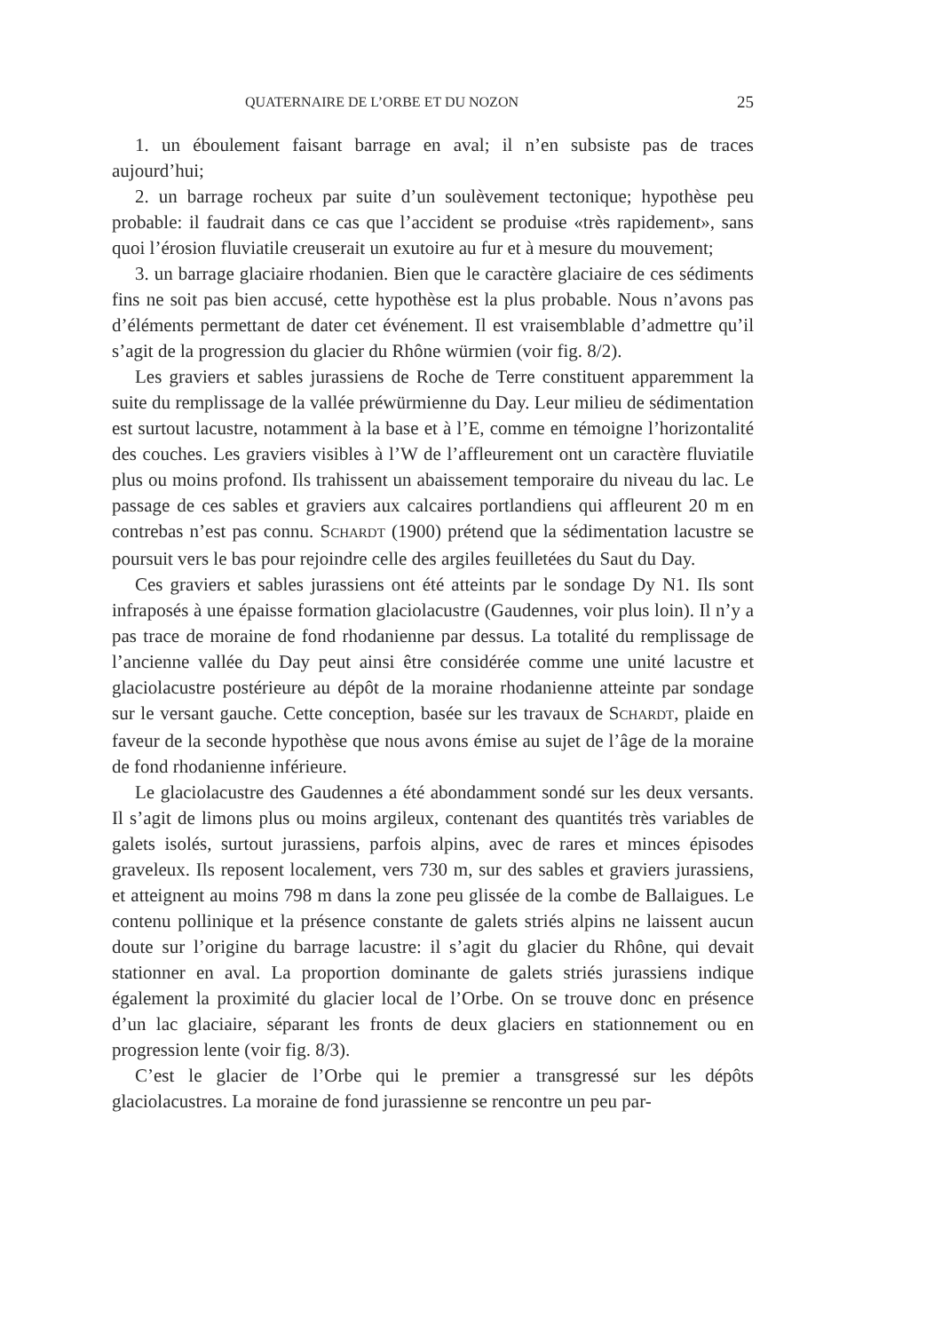QUATERNAIRE DE L’ORBE ET DU NOZON 25
1. un éboulement faisant barrage en aval; il n’en subsiste pas de traces aujourd’hui;
2. un barrage rocheux par suite d’un soulèvement tectonique; hypothèse peu probable: il faudrait dans ce cas que l’accident se produise «très rapidement», sans quoi l’érosion fluviatile creuserait un exutoire au fur et à mesure du mouvement;
3. un barrage glaciaire rhodanien. Bien que le caractère glaciaire de ces sédiments fins ne soit pas bien accusé, cette hypothèse est la plus probable. Nous n’avons pas d’éléments permettant de dater cet événement. Il est vraisemblable d’admettre qu’il s’agit de la progression du glacier du Rhône würmien (voir fig. 8/2).
Les graviers et sables jurassiens de Roche de Terre constituent apparemment la suite du remplissage de la vallée préwürmienne du Day. Leur milieu de sédimentation est surtout lacustre, notamment à la base et à l’E, comme en témoigne l’horizontalité des couches. Les graviers visibles à l’W de l’affleurement ont un caractère fluviatile plus ou moins profond. Ils trahissent un abaissement temporaire du niveau du lac. Le passage de ces sables et graviers aux calcaires portlandiens qui affleurent 20 m en contrebas n’est pas connu. SCHARDT (1900) prétend que la sédimentation lacustre se poursuit vers le bas pour rejoindre celle des argiles feuilletées du Saut du Day.
Ces graviers et sables jurassiens ont été atteints par le sondage Dy N1. Ils sont infraposés à une épaisse formation glaciolacustre (Gaudennes, voir plus loin). Il n’y a pas trace de moraine de fond rhodanienne par dessus. La totalité du remplissage de l’ancienne vallée du Day peut ainsi être considérée comme une unité lacustre et glaciolacustre postérieure au dépôt de la moraine rhodanienne atteinte par sondage sur le versant gauche. Cette conception, basée sur les travaux de SCHARDT, plaide en faveur de la seconde hypothèse que nous avons émise au sujet de l’âge de la moraine de fond rhodanienne inférieure.
Le glaciolacustre des Gaudennes a été abondamment sondé sur les deux versants. Il s’agit de limons plus ou moins argileux, contenant des quantités très variables de galets isolés, surtout jurassiens, parfois alpins, avec de rares et minces épisodes graveleux. Ils reposent localement, vers 730 m, sur des sables et graviers jurassiens, et atteignent au moins 798 m dans la zone peu glissée de la combe de Ballaigues. Le contenu pollinique et la présence constante de galets striés alpins ne laissent aucun doute sur l’origine du barrage lacustre: il s’agit du glacier du Rhône, qui devait stationner en aval. La proportion dominante de galets striés jurassiens indique également la proximité du glacier local de l’Orbe. On se trouve donc en présence d’un lac glaciaire, séparant les fronts de deux glaciers en stationnement ou en progression lente (voir fig. 8/3).
C’est le glacier de l’Orbe qui le premier a transgressé sur les dépôts glaciolacustres. La moraine de fond jurassienne se rencontre un peu par-